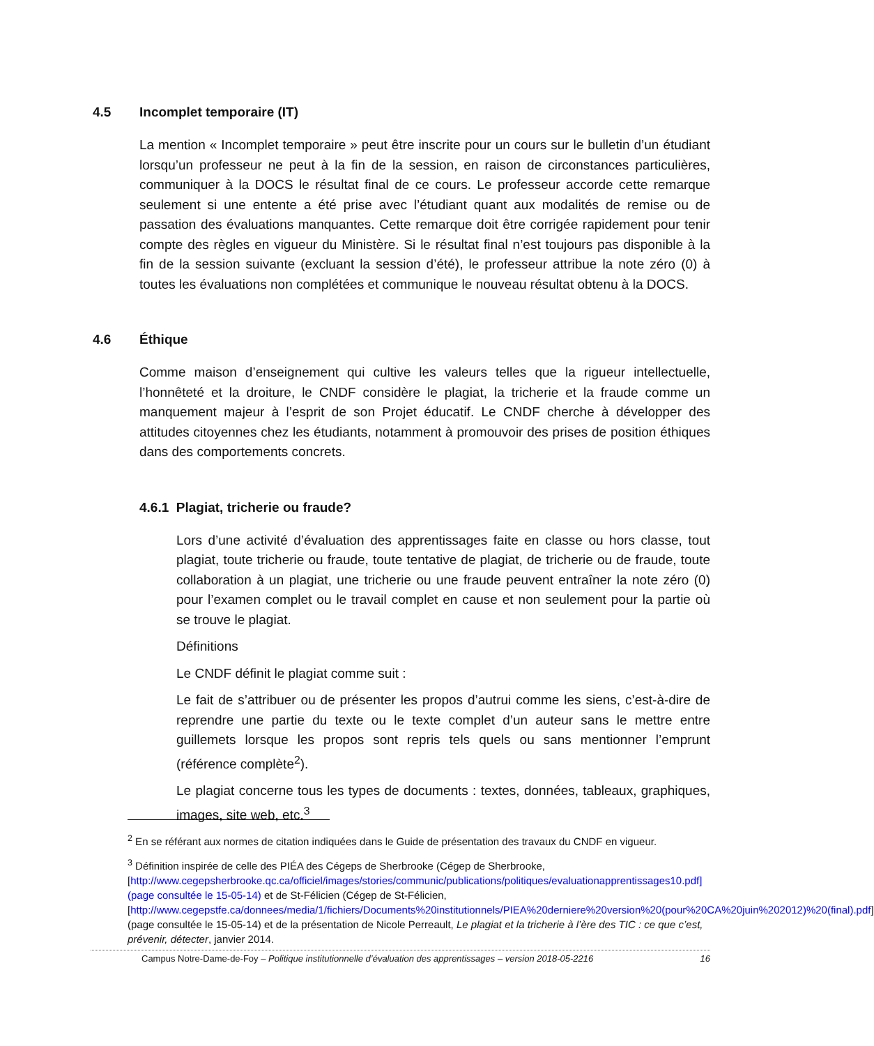4.5 Incomplet temporaire (IT)
La mention « Incomplet temporaire » peut être inscrite pour un cours sur le bulletin d’un étudiant lorsqu’un professeur ne peut à la fin de la session, en raison de circonstances particulières, communiquer à la DOCS le résultat final de ce cours. Le professeur accorde cette remarque seulement si une entente a été prise avec l’étudiant quant aux modalités de remise ou de passation des évaluations manquantes. Cette remarque doit être corrigée rapidement pour tenir compte des règles en vigueur du Ministère. Si le résultat final n’est toujours pas disponible à la fin de la session suivante (excluant la session d’été), le professeur attribue la note zéro (0) à toutes les évaluations non complétées et communique le nouveau résultat obtenu à la DOCS.
4.6 Éthique
Comme maison d’enseignement qui cultive les valeurs telles que la rigueur intellectuelle, l’honnêteté et la droiture, le CNDF considère le plagiat, la tricherie et la fraude comme un manquement majeur à l’esprit de son Projet éducatif. Le CNDF cherche à développer des attitudes citoyennes chez les étudiants, notamment à promouvoir des prises de position éthiques dans des comportements concrets.
4.6.1 Plagiat, tricherie ou fraude?
Lors d’une activité d’évaluation des apprentissages faite en classe ou hors classe, tout plagiat, toute tricherie ou fraude, toute tentative de plagiat, de tricherie ou de fraude, toute collaboration à un plagiat, une tricherie ou une fraude peuvent entraîner la note zéro (0) pour l’examen complet ou le travail complet en cause et non seulement pour la partie où se trouve le plagiat.
Définitions
Le CNDF définit le plagiat comme suit :
Le fait de s’attribuer ou de présenter les propos d’autrui comme les siens, c’est-à-dire de reprendre une partie du texte ou le texte complet d’un auteur sans le mettre entre guillemets lorsque les propos sont repris tels quels ou sans mentionner l’emprunt (référence complète<sup>2</sup>).
Le plagiat concerne tous les types de documents : textes, données, tableaux, graphiques, images, site web, etc.<sup>3</sup>
<sup>2</sup> En se référant aux normes de citation indiquées dans le Guide de présentation des travaux du CNDF en vigueur.
<sup>3</sup> Définition inspirée de celle des PIÉA des Cégeps de Sherbrooke (Cégep de Sherbrooke, [http://www.cegepsherbrooke.qc.ca/officiel/images/stories/communic/publications/politiques/evaluationapprentissages10.pdf] (page consultée le 15-05-14) et de St-Félicien (Cégep de St-Félicien, [http://www.cegepstfe.ca/donnees/media/1/fichiers/Documents%20institutionnels/PIEA%20derniere%20version%20(pour%20CA%20juin%202012)%20(final).pdf] (page consultée le 15-05-14) et de la présentation de Nicole Perreault, Le plagiat et la tricherie à l’ère des TIC : ce que c’est, prévenir, détecter, janvier 2014.
Campus Notre-Dame-de-Foy – Politique institutionnelle d’évaluation des apprentissages – version 2018-05-2216 16